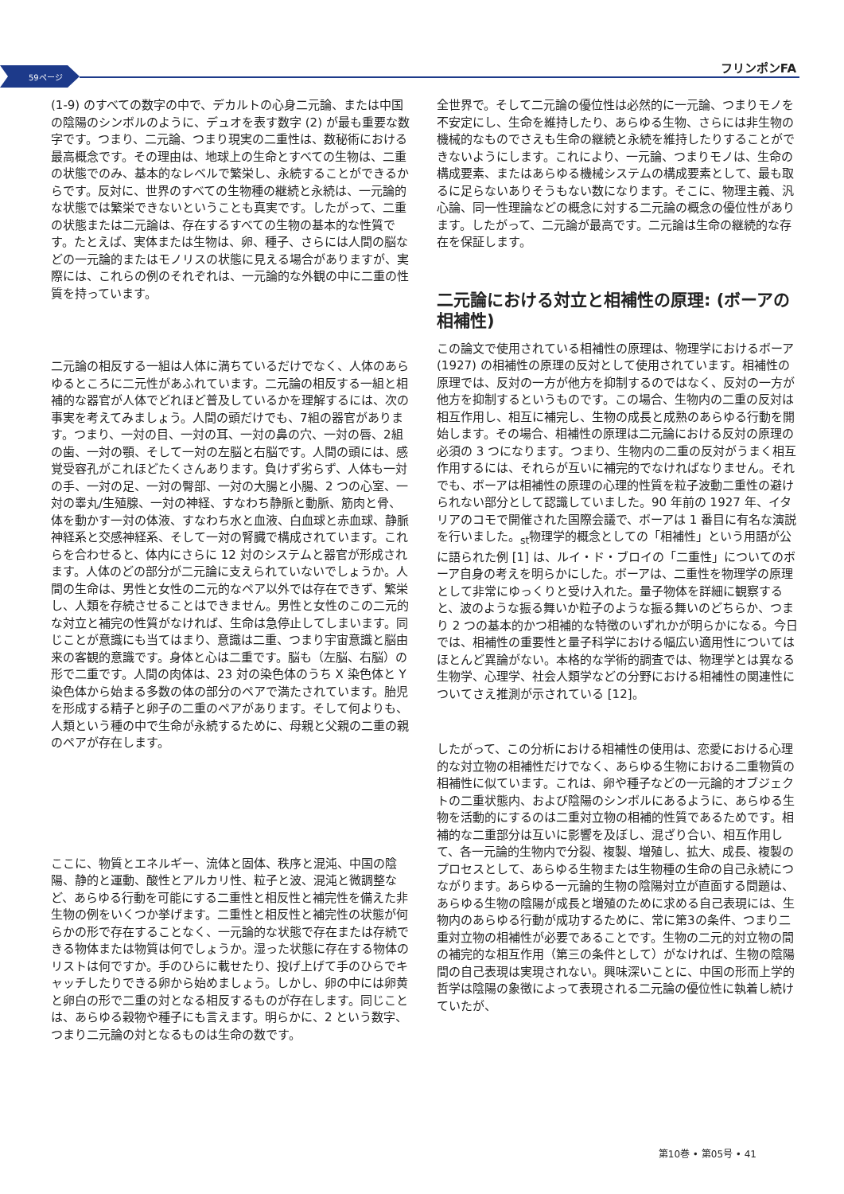59ページ
フリンポンFA
(1-9) のすべての数字の中で、デカルトの心身二元論、または中国の陰陽のシンボルのように、デュオを表す数字 (2) が最も重要な数字です。つまり、二元論、つまり現実の二重性は、数秘術における最高概念です。その理由は、地球上の生命とすべての生物は、二重の状態でのみ、基本的なレベルで繁栄し、永続することができるからです。反対に、世界のすべての生物種の継続と永続は、一元論的な状態では繁栄できないということも真実です。したがって、二重の状態または二元論は、存在するすべての生物の基本的な性質です。たとえば、実体または生物は、卵、種子、さらには人間の脳などの一元論的またはモノリスの状態に見える場合がありますが、実際には、これらの例のそれぞれは、一元論的な外観の中に二重の性質を持っています。
二元論の相反する一組は人体に満ちているだけでなく、人体のあらゆるところに二元性があふれています。二元論の相反する一組と相補的な器官が人体でどれほど普及しているかを理解するには、次の事実を考えてみましょう。人間の頭だけでも、7組の器官があります。つまり、一対の目、一対の耳、一対の鼻の穴、一対の唇、2組の歯、一対の顎、そして一対の左脳と右脳です。人間の頭には、感覚受容孔がこれほどたくさんあります。負けず劣らず、人体も一対の手、一対の足、一対の臀部、一対の大腸と小腸、2 つの心室、一対の睾丸/生殖腺、一対の神経、すなわち静脈と動脈、筋肉と骨、体を動かす一対の体液、すなわち水と血液、白血球と赤血球、静脈神経系と交感神経系、そして一対の腎臓で構成されています。これらを合わせると、体内にさらに 12 対のシステムと器官が形成されます。人体のどの部分が二元論に支えられていないでしょうか。人間の生命は、男性と女性の二元的なペア以外では存在できず、繁栄し、人類を存続させることはできません。男性と女性のこの二元的な対立と補完の性質がなければ、生命は急停止してしまいます。同じことが意識にも当てはまり、意識は二重、つまり宇宙意識と脳由来の客観的意識です。身体と心は二重です。脳も（左脳、右脳）の形で二重です。人間の肉体は、23 対の染色体のうち X 染色体と Y 染色体から始まる多数の体の部分のペアで満たされています。胎児を形成する精子と卵子の二重のペアがあります。そして何よりも、人類という種の中で生命が永続するために、母親と父親の二重の親のペアが存在します。
ここに、物質とエネルギー、流体と固体、秩序と混沌、中国の陰陽、静的と運動、酸性とアルカリ性、粒子と波、混沌と微調整など、あらゆる行動を可能にする二重性と相反性と補完性を備えた非生物の例をいくつか挙げます。二重性と相反性と補完性の状態が何らかの形で存在することなく、一元論的な状態で存在または存続できる物体または物質は何でしょうか。湿った状態に存在する物体のリストは何ですか。手のひらに載せたり、投げ上げて手のひらでキャッチしたりできる卵から始めましょう。しかし、卵の中には卵黄と卵白の形で二重の対となる相反するものが存在します。同じことは、あらゆる穀物や種子にも言えます。明らかに、2 という数字、つまり二元論の対となるものは生命の数です。
全世界で。そして二元論の優位性は必然的に一元論、つまりモノを不安定にし、生命を維持したり、あらゆる生物、さらには非生物の機械的なものでさえも生命の継続と永続を維持したりすることができないようにします。これにより、一元論、つまりモノは、生命の構成要素、またはあらゆる機械システムの構成要素として、最も取るに足らないありそうもない数になります。そこに、物理主義、汎心論、同一性理論などの概念に対する二元論の概念の優位性があります。したがって、二元論が最高です。二元論は生命の継続的な存在を保証します。
二元論における対立と相補性の原理: (ボーアの相補性)
この論文で使用されている相補性の原理は、物理学におけるボーア (1927) の相補性の原理の反対として使用されています。相補性の原理では、反対の一方が他方を抑制するのではなく、反対の一方が他方を抑制するというものです。この場合、生物内の二重の反対は相互作用し、相互に補完し、生物の成長と成熟のあらゆる行動を開始します。その場合、相補性の原理は二元論における反対の原理の必須の 3 つになります。つまり、生物内の二重の反対がうまく相互作用するには、それらが互いに補完的でなければなりません。それでも、ボーアは相補性の原理の心理的性質を粒子波動二重性の避けられない部分として認識していました。90 年前の 1927 年、イタリアのコモで開催された国際会議で、ボーアは 1 番目に有名な演説を行いました。<sub>st</sub>物理学的概念としての「相補性」という用語が公に語られた例 [1] は、ルイ・ド・ブロイの「二重性」についてのボーア自身の考えを明らかにした。ボーアは、二重性を物理学の原理として非常にゆっくりと受け入れた。量子物体を詳細に観察すると、波のような振る舞いか粒子のような振る舞いのどちらか、つまり 2 つの基本的かつ相補的な特徴のいずれかが明らかになる。今日では、相補性の重要性と量子科学における幅広い適用性についてはほとんど異論がない。本格的な学術的調査では、物理学とは異なる生物学、心理学、社会人類学などの分野における相補性の関連性についてさえ推測が示されている [12]。
したがって、この分析における相補性の使用は、恋愛における心理的な対立物の相補性だけでなく、あらゆる生物における二重物質の相補性に似ています。これは、卵や種子などの一元論的オブジェクトの二重状態内、および陰陽のシンボルにあるように、あらゆる生物を活動的にするのは二重対立物の相補的性質であるためです。相補的な二重部分は互いに影響を及ぼし、混ざり合い、相互作用して、各一元論的生物内で分裂、複製、増殖し、拡大、成長、複製のプロセスとして、あらゆる生物または生物種の生命の自己永続につながります。あらゆる一元論的生物の陰陽対立が直面する問題は、あらゆる生物の陰陽が成長と増殖のために求める自己表現には、生物内のあらゆる行動が成功するために、常に第3の条件、つまり二重対立物の相補性が必要であることです。生物の二元的対立物の間の補完的な相互作用（第三の条件として）がなければ、生物の陰陽間の自己表現は実現されない。興味深いことに、中国の形而上学的哲学は陰陽の象徴によって表現される二元論の優位性に執着し続けていたが、
第10巻 • 第05号 • 41